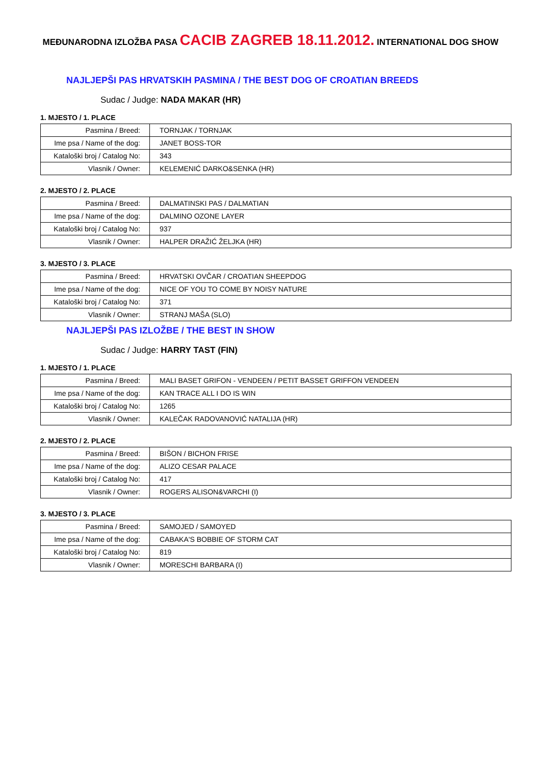MEĐUNARODNA IZLOŽBA PASA CACIB ZAGREB 18.11.2012. INTERNATIONAL DOG SHOW
NAJLJEPŠI PAS HRVATSKIH PASMINA / THE BEST DOG OF CROATIAN BREEDS
Sudac / Judge: NADA MAKAR (HR)
1. MJESTO / 1. PLACE
| Pasmina / Breed: | TORNJAK / TORNJAK |
| Ime psa / Name of the dog: | JANET BOSS-TOR |
| Kataloški broj / Catalog No: | 343 |
| Vlasnik / Owner: | KELEMENIĆ DARKO&SENKA (HR) |
2. MJESTO / 2. PLACE
| Pasmina / Breed: | DALMATINSKI PAS / DALMATIAN |
| Ime psa / Name of the dog: | DALMINO OZONE LAYER |
| Kataloški broj / Catalog No: | 937 |
| Vlasnik / Owner: | HALPER DRAŽIĆ ŽELJKA (HR) |
3. MJESTO / 3. PLACE
| Pasmina / Breed: | HRVATSKI OVČAR / CROATIAN SHEEPDOG |
| Ime psa / Name of the dog: | NICE OF YOU TO COME BY NOISY NATURE |
| Kataloški broj / Catalog No: | 371 |
| Vlasnik / Owner: | STRANJ MAŠA (SLO) |
NAJLJEPŠI PAS IZLOŽBE / THE BEST IN SHOW
Sudac / Judge: HARRY TAST (FIN)
1. MJESTO / 1. PLACE
| Pasmina / Breed: | MALI BASET GRIFON - VENDEEN / PETIT BASSET GRIFFON VENDEEN |
| Ime psa / Name of the dog: | KAN TRACE ALL I DO IS WIN |
| Kataloški broj / Catalog No: | 1265 |
| Vlasnik / Owner: | KALEČAK RADOVANOVIĆ NATALIJA (HR) |
2. MJESTO / 2. PLACE
| Pasmina / Breed: | BIŠON / BICHON FRISE |
| Ime psa / Name of the dog: | ALIZO CESAR PALACE |
| Kataloški broj / Catalog No: | 417 |
| Vlasnik / Owner: | ROGERS ALISON&VARCHI (I) |
3. MJESTO / 3. PLACE
| Pasmina / Breed: | SAMOJED / SAMOYED |
| Ime psa / Name of the dog: | CABAKA'S BOBBIE OF STORM CAT |
| Kataloški broj / Catalog No: | 819 |
| Vlasnik / Owner: | MORESCHI BARBARA (I) |